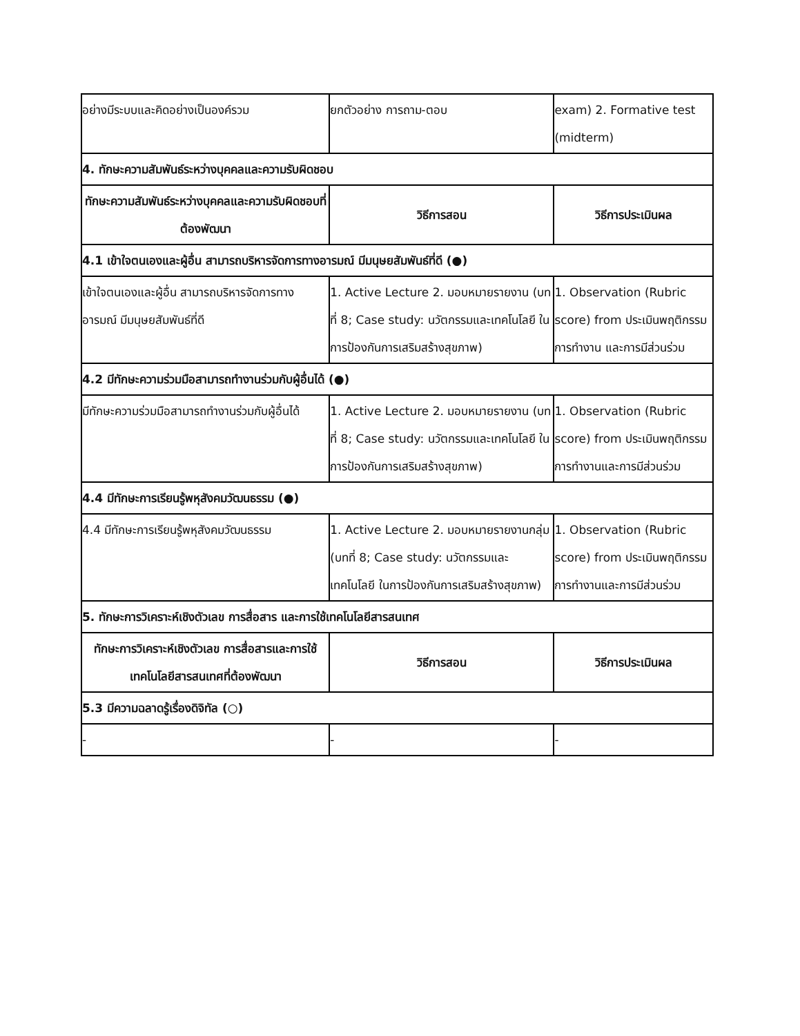| อย่างมีระบบและคิดอย่างเป็นองค์รวม | ยกตัวอย่าง การถาม-ตอบ | exam) 2. Formative test (midterm) |
| 4. ทักษะความสัมพันธ์ระหว่างบุคคลและความรับผิดชอบ | | |
| ทักษะความสัมพันธ์ระหว่างบุคคลและความรับผิดชอบที่ต้องพัฒนา | วิธีการสอน | วิธีการประเมินผล |
| 4.1 เข้าใจตนเองและผู้อื่น สามารถบริหารจัดการทางอารมณ์ มีมนุษยสัมพันธ์ที่ดี (●) | | |
| เข้าใจตนเองและผู้อื่น สามารถบริหารจัดการทางอารมณ์ มีมนุษยสัมพันธ์ที่ดี | 1. Active Lecture 2. มอบหมายรายงาน (บทที่ 8; Case study: นวัตกรรมและเทคโนโลยี ในการป้องกันการเสริมสร้างสุขภาพ) | 1. Observation (Rubric score) from ประเมินพฤติกรรมการทำงาน และการมีส่วนร่วม |
| 4.2 มีทักษะความร่วมมือสามารถทำงานร่วมกับผู้อื่นได้ (●) | | |
| มีทักษะความร่วมมือสามารถทำงานร่วมกับผู้อื่นได้ | 1. Active Lecture 2. มอบหมายรายงาน (บทที่ 8; Case study: นวัตกรรมและเทคโนโลยี ในการป้องกันการเสริมสร้างสุขภาพ) | 1. Observation (Rubric score) from ประเมินพฤติกรรมการทำงานและการมีส่วนร่วม |
| 4.4 มีทักษะการเรียนรู้พหุสังคมวัฒนธรรม (●) | | |
| 4.4 มีทักษะการเรียนรู้พหุสังคมวัฒนธรรม | 1. Active Lecture 2. มอบหมายรายงานกลุ่ม (บทที่ 8; Case study: นวัตกรรมและเทคโนโลยี ในการป้องกันการเสริมสร้างสุขภาพ) | 1. Observation (Rubric score) from ประเมินพฤติกรรมการทำงานและการมีส่วนร่วม |
| 5. ทักษะการวิเคราะห์เชิงตัวเลข การสื่อสาร และการใช้เทคโนโลยีสารสนเทศ | | |
| ทักษะการวิเคราะห์เชิงตัวเลข การสื่อสารและการใช้เทคโนโลยีสารสนเทศที่ต้องพัฒนา | วิธีการสอน | วิธีการประเมินผล |
| 5.3 มีความฉลาดรู้เรื่องดิจิทัล (○) | | |
| - | - | - |